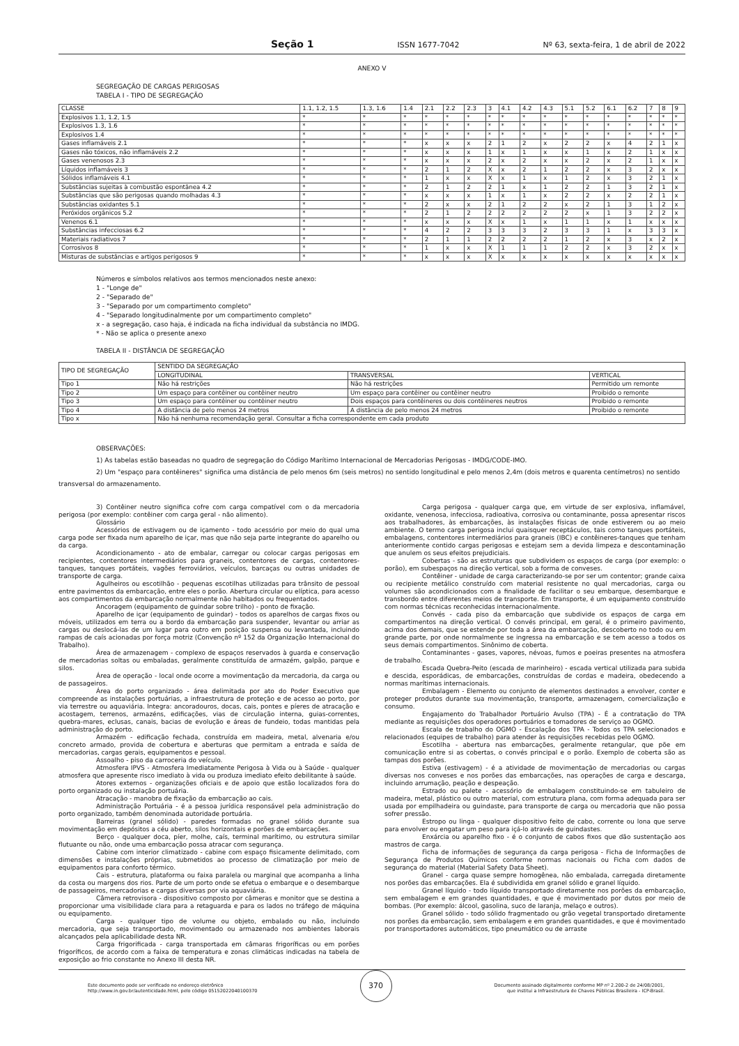Seção 1 ISSN 1677-7042 Nº 63, sexta-feira, 1 de abril de 2022
ANEXO V
SEGREGAÇÃO DE CARGAS PERIGOSAS
TABELA I - TIPO DE SEGREGAÇÃO
| CLASSE | 1.1, 1.2, 1.5 | 1.3, 1.6 | 1.4 | 2.1 | 2.2 | 2.3 | 3 | 4.1 | 4.2 | 4.3 | 5.1 | 5.2 | 6.1 | 6.2 | 7 | 8 | 9 |
| --- | --- | --- | --- | --- | --- | --- | --- | --- | --- | --- | --- | --- | --- | --- | --- | --- | --- |
| Explosivos 1.1, 1.2, 1.5 | * | * | * | * | * | * | * | * | * | * | * | * | * | * | * | * | * |
| Explosivos 1.3, 1.6 | * | * | * | * | * | * | * | * | * | * | * | * | * | * | * | * | * |
| Explosivos 1.4 | * | * | * | * | * | * | * | * | * | * | * | * | * | * | * | * | * |
| Gases inflamáveis 2.1 | * | * | * | x | x | x | 2 | 1 | 2 | x | 2 | 2 | x | 4 | 2 | 1 | x |
| Gases não tóxicos, não inflamáveis 2.2 | * | * | * | x | x | x | 1 | x | 1 | x | x | 1 | x | 2 | 1 | x | x |
| Gases venenosos 2.3 | * | * | * | x | x | x | 2 | x | 2 | x | x | 2 | x | 2 | 1 | x | x |
| Líquidos inflamáveis 3 | * | * | * | 2 | 1 | 2 | X | x | 2 | 1 | 2 | 2 | x | 3 | 2 | x | x |
| Sólidos inflamáveis 4.1 | * | * | * | 1 | x | x | X | x | 1 | x | 1 | 2 | x | 3 | 2 | 1 | x |
| Substâncias sujeitas à combustão espontânea 4.2 | * | * | * | 2 | 1 | 2 | 2 | 1 | x | 1 | 2 | 2 | 1 | 3 | 2 | 1 | x |
| Substâncias que são perigosas quando molhadas 4.3 | * | * | * | x | x | x | 1 | x | 1 | x | 2 | 2 | x | 2 | 2 | 1 | x |
| Substâncias oxidantes 5.1 | * | * | * | 2 | x | x | 2 | 1 | 2 | 2 | x | 2 | 1 | 3 | 1 | 2 | x |
| Peróxidos orgânicos 5.2 | * | * | * | 2 | 1 | 2 | 2 | 2 | 2 | 2 | 2 | x | 1 | 3 | 2 | 2 | x |
| Venenos 6.1 | * | * | * | x | x | x | X | x | 1 | x | 1 | 1 | x | 1 | x | x | x |
| Substâncias infecciosas 6.2 | * | * | * | 4 | 2 | 2 | 3 | 3 | 3 | 2 | 3 | 3 | 1 | x | 3 | 3 | x |
| Materiais radiativos 7 | * | * | * | 2 | 1 | 1 | 2 | 2 | 2 | 2 | 1 | 2 | x | 3 | x | 2 | x |
| Corrosivos 8 | * | * | * | 1 | x | x | X | 1 | 1 | 1 | 2 | 2 | x | 3 | 2 | x | x |
| Misturas de substâncias e artigos perigosos 9 | * | * | * | x | x | x | X | x | x | x | x | x | x | x | x | x | x |
Números e símbolos relativos aos termos mencionados neste anexo:
1 - "Longe de"
2 - "Separado de"
3 - "Separado por um compartimento completo"
4 - "Separado longitudinalmente por um compartimento completo"
x - a segregação, caso haja, é indicada na ficha individual da substância no IMDG.
* - Não se aplica o presente anexo
TABELA II - DISTÂNCIA DE SEGREGAÇÃO
| TIPO DE SEGREGAÇÃO | SENTIDO DA SEGREGAÇÃO | | |
| --- | --- | --- | --- |
| | LONGITUDINAL | TRANSVERSAL | VERTICAL |
| Tipo 1 | Não há restrições | Não há restrições | Permitido um remonte |
| Tipo 2 | Um espaço para contêiner ou contêiner neutro | Um espaço para contêiner ou contêiner neutro | Proibido o remonte |
| Tipo 3 | Um espaço para contêiner ou contêiner neutro | Dois espaços para contêineres ou dois contêineres neutros | Proibido o remonte |
| Tipo 4 | A distância de pelo menos 24 metros | A distância de pelo menos 24 metros | Proibido o remonte |
| Tipo x | Não há nenhuma recomendação geral. Consultar a ficha correspondente em cada produto | | |
OBSERVAÇÕES:
1) As tabelas estão baseadas no quadro de segregação do Código Marítimo Internacional de Mercadorias Perigosas - IMDG/CODE-IMO.
2) Um "espaço para contêineres" significa uma distância de pelo menos 6m (seis metros) no sentido longitudinal e pelo menos 2,4m (dois metros e quarenta centímetros) no sentido transversal do armazenamento.
3) Contêiner neutro significa cofre com carga compatível com o da mercadoria perigosa (por exemplo: contêiner com carga geral - não alimento).
Glossário
Acessórios de estivagem ou de içamento - todo acessório por meio do qual uma carga pode ser fixada num aparelho de içar, mas que não seja parte integrante do aparelho ou da carga.
Acondicionamento - ato de embalar, carregar ou colocar cargas perigosas em recipientes, contentores intermediários para graneis, contentores de cargas, contentores-tanques, tanques portáteis, vagões ferroviários, veículos, barcaças ou outras unidades de transporte de carga.
Agulheiros ou escotilhão - pequenas escotilhas utilizadas para trânsito de pessoal entre pavimentos da embarcação, entre eles o porão. Abertura circular ou elíptica, para acesso aos compartimentos da embarcação normalmente não habitados ou frequentados.
Ancoragem (equipamento de guindar sobre trilho) - ponto de fixação.
Aparelho de içar (equipamento de guindar) - todos os aparelhos de cargas fixos ou móveis, utilizados em terra ou a bordo da embarcação para suspender, levantar ou arriar as cargas ou deslocá-las de um lugar para outro em posição suspensa ou levantada, incluindo rampas de caís acionadas por força motriz (Convenção nº 152 da Organização Internacional do Trabalho).
Área de armazenagem - complexo de espaços reservados à guarda e conservação de mercadorias soltas ou embaladas, geralmente constituída de armazém, galpão, parque e silos.
Área de operação - local onde ocorre a movimentação da mercadoria, da carga ou de passageiros.
Área do porto organizado - área delimitada por ato do Poder Executivo que compreende as instalações portuárias, a infraestrutura de proteção e de acesso ao porto, por via terrestre ou aquaviária. Integra: ancoradouros, docas, cais, pontes e píeres de atracação e acostagem, terrenos, armazéns, edificações, vias de circulação interna, guias-correntes, quebra-mares, eclusas, canais, bacias de evolução e áreas de fundeio, todas mantidas pela administração do porto.
Armazém - edificação fechada, construída em madeira, metal, alvenaria e/ou concreto armado, provida de cobertura e aberturas que permitam a entrada e saída de mercadorias, cargas gerais, equipamentos e pessoal.
Assoalho - piso da carroceria do veículo.
Atmosfera IPVS - Atmosfera Imediatamente Perigosa à Vida ou à Saúde - qualquer atmosfera que apresente risco imediato à vida ou produza imediato efeito debilitante à saúde.
Atores externos - organizações oficiais e de apoio que estão localizados fora do porto organizado ou instalação portuária.
Atracação - manobra de fixação da embarcação ao cais.
Administração Portuária - é a pessoa jurídica responsável pela administração do porto organizado, também denominada autoridade portuária.
Barreiras (granel sólido) - paredes formadas no granel sólido durante sua movimentação em depósitos a céu aberto, silos horizontais e porões de embarcações.
Berço - qualquer doca, píer, molhe, caís, terminal marítimo, ou estrutura similar flutuante ou não, onde uma embarcação possa atracar com segurança.
Cabine com interior climatizado - cabine com espaço fisicamente delimitado, com dimensões e instalações próprias, submetidos ao processo de climatização por meio de equipamentos para conforto térmico.
Cais - estrutura, plataforma ou faixa paralela ou marginal que acompanha a linha da costa ou margens dos rios. Parte de um porto onde se efetua o embarque e o desembarque de passageiros, mercadorias e cargas diversas por via aquaviária.
Câmera retrovisora - dispositivo composto por câmeras e monitor que se destina a proporcionar uma visibilidade clara para a retaguarda e para os lados no tráfego de máquina ou equipamento.
Carga - qualquer tipo de volume ou objeto, embalado ou não, incluindo mercadoria, que seja transportado, movimentado ou armazenado nos ambientes laborais alcançados pela aplicabilidade desta NR.
Carga frigorificada - carga transportada em câmaras frigoríficas ou em porões frigoríficos, de acordo com a faixa de temperatura e zonas climáticas indicadas na tabela de exposição ao frio constante no Anexo III desta NR.
Carga perigosa - qualquer carga que, em virtude de ser explosiva, inflamável, oxidante, venenosa, infecciosa, radioativa, corrosiva ou contaminante, possa apresentar riscos aos trabalhadores, às embarcações, às instalações físicas de onde estiverem ou ao meio ambiente. O termo carga perigosa inclui quaisquer receptáculos, tais como tanques portáteis, embalagens, contentores intermediários para graneis (IBC) e contêineres-tanques que tenham anteriormente contido cargas perigosas e estejam sem a devida limpeza e descontaminação que anulem os seus efeitos prejudiciais.
Cobertas - são as estruturas que subdividem os espaços de carga (por exemplo: o porão), em subespaços na direção vertical, sob a forma de conveses.
Contêiner - unidade de carga caracterizando-se por ser um contentor; grande caixa ou recipiente metálico construído com material resistente no qual mercadorias, carga ou volumes são acondicionados com a finalidade de facilitar o seu embarque, desembarque e transbordo entre diferentes meios de transporte. Em transporte, é um equipamento construído com normas técnicas reconhecidas internacionalmente.
Convés - cada piso da embarcação que subdivide os espaços de carga em compartimentos na direção vertical. O convés principal, em geral, é o primeiro pavimento, acima dos demais, que se estende por toda a área da embarcação, descoberto no todo ou em grande parte, por onde normalmente se ingressa na embarcação e se tem acesso a todos os seus demais compartimentos. Sinônimo de coberta.
Contaminantes - gases, vapores, névoas, fumos e poeiras presentes na atmosfera de trabalho.
Escada Quebra-Peito (escada de marinheiro) - escada vertical utilizada para subida e descida, esporádicas, de embarcações, construídas de cordas e madeira, obedecendo a normas marítimas internacionais.
Embalagem - Elemento ou conjunto de elementos destinados a envolver, conter e proteger produtos durante sua movimentação, transporte, armazenagem, comercialização e consumo.
Engajamento do Trabalhador Portuário Avulso (TPA) - É a contratação do TPA mediante as requisições dos operadores portuários e tomadores de serviço ao OGMO.
Escala de trabalho do OGMO - Escalação dos TPA - Todos os TPA selecionados e relacionados (equipes de trabalho) para atender às requisições recebidas pelo OGMO.
Escotilha - abertura nas embarcações, geralmente retangular, que põe em comunicação entre si as cobertas, o convés principal e o porão. Exemplo de coberta são as tampas dos porões.
Estiva (estivagem) - é a atividade de movimentação de mercadorias ou cargas diversas nos conveses e nos porões das embarcações, nas operações de carga e descarga, incluindo arrumação, peação e despeação.
Estrado ou palete - acessório de embalagem constituindo-se em tabuleiro de madeira, metal, plástico ou outro material, com estrutura plana, com forma adequada para ser usada por empilhadeira ou guindaste, para transporte de carga ou mercadoria que não possa sofrer pressão.
Estropo ou linga - qualquer dispositivo feito de cabo, corrente ou lona que serve para envolver ou engatar um peso para içá-lo através de guindastes.
Enxárcia ou aparelho fixo - é o conjunto de cabos fixos que dão sustentação aos mastros de carga.
Ficha de informações de segurança da carga perigosa - Ficha de Informações de Segurança de Produtos Químicos conforme normas nacionais ou Ficha com dados de segurança do material (Material Safety Data Sheet).
Granel - carga quase sempre homogênea, não embalada, carregada diretamente nos porões das embarcações. Ela é subdividida em granel sólido e granel líquido.
Granel líquido - todo líquido transportado diretamente nos porões da embarcação, sem embalagem e em grandes quantidades, e que é movimentado por dutos por meio de bombas. (Por exemplo: álcool, gasolina, suco de laranja, melaço e outros).
Granel sólido - todo sólido fragmentado ou grão vegetal transportado diretamente nos porões da embarcação, sem embalagem e em grandes quantidades, e que é movimentado por transportadores automáticos, tipo pneumático ou de arraste
Este documento pode ser verificado no endereço eletrônico
http://www.in.gov.br/autenticidade.html, pelo código 05152022040100370
370
Documento assinado digitalmente conforme MP nº 2.200-2 de 24/08/2001,
que institui a Infraestrutura de Chaves Públicas Brasileira - ICP-Brasil.